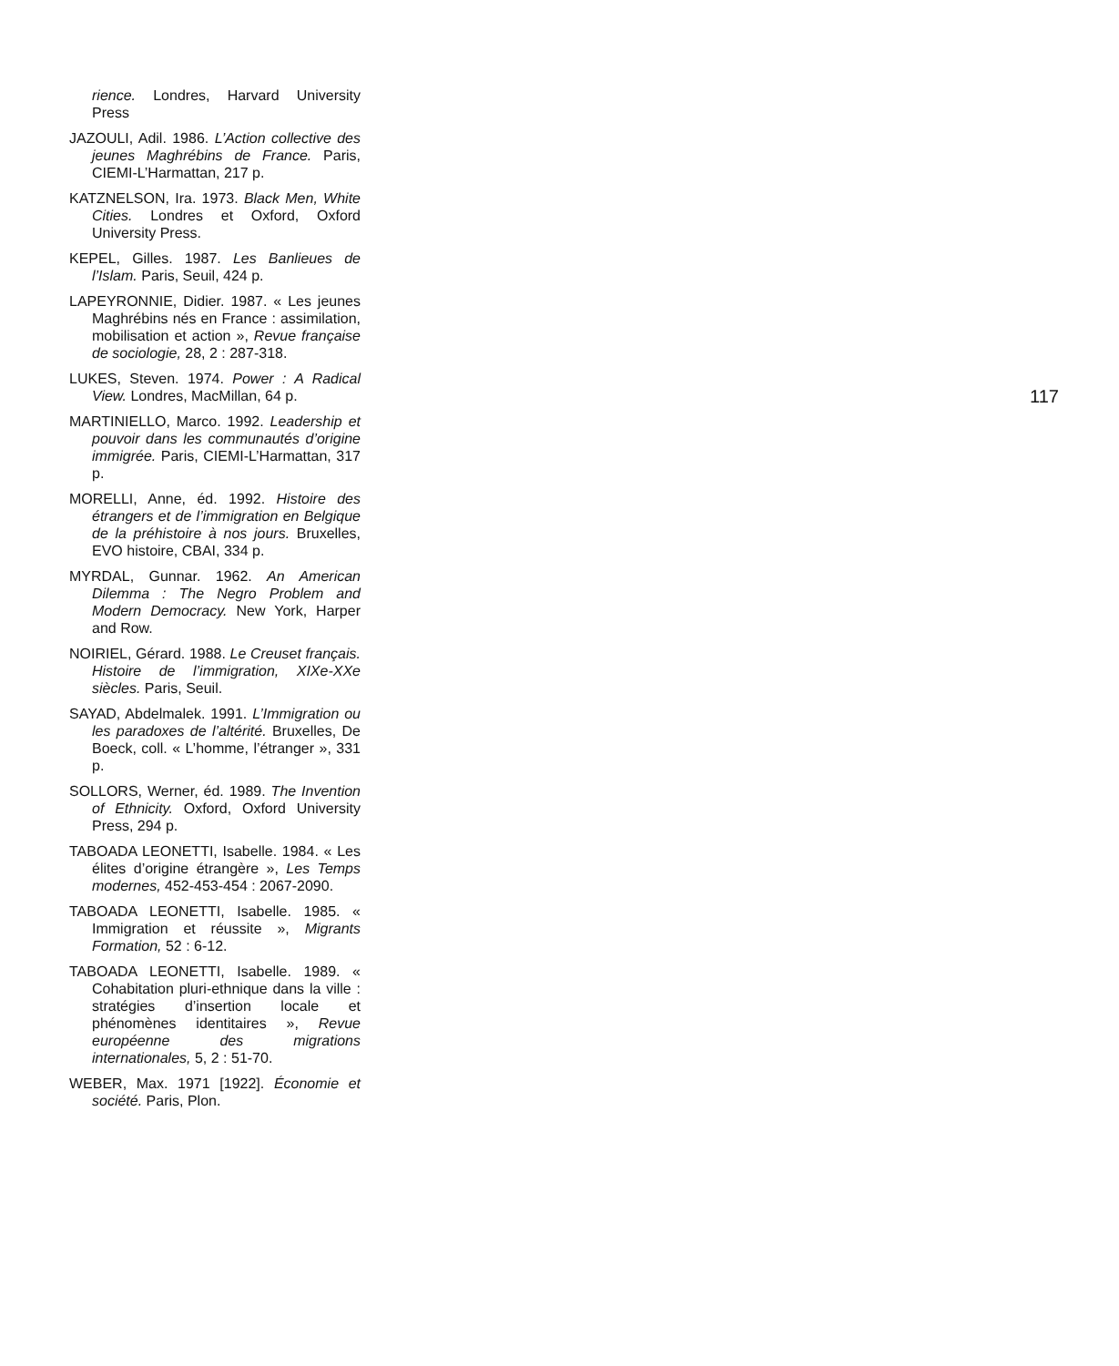rience. Londres, Harvard University Press
JAZOULI, Adil. 1986. L’Action collective des jeunes Maghrébins de France. Paris, CIEMI-L’Harmattan, 217 p.
KATZNELSON, Ira. 1973. Black Men, White Cities. Londres et Oxford, Oxford University Press.
KEPEL, Gilles. 1987. Les Banlieues de l’Islam. Paris, Seuil, 424 p.
LAPEYRONNIE, Didier. 1987. « Les jeunes Maghrébins nés en France : assimilation, mobilisation et action », Revue française de sociologie, 28, 2 : 287-318.
LUKES, Steven. 1974. Power : A Radical View. Londres, MacMillan, 64 p.
MARTINIELLO, Marco. 1992. Leadership et pouvoir dans les communautés d’origine immigrée. Paris, CIEMI-L’Harmattan, 317 p.
MORELLI, Anne, éd. 1992. Histoire des étrangers et de l’immigration en Belgique de la préhistoire à nos jours. Bruxelles, EVO histoire, CBAI, 334 p.
MYRDAL, Gunnar. 1962. An American Dilemma : The Negro Problem and Modern Democracy. New York, Harper and Row.
NOIRIEL, Gérard. 1988. Le Creuset français. Histoire de l’immigration, XIXe-XXe siècles. Paris, Seuil.
SAYAD, Abdelmalek. 1991. L’Immigration ou les paradoxes de l’altérité. Bruxelles, De Boeck, coll. « L’homme, l’étranger », 331 p.
SOLLORS, Werner, éd. 1989. The Invention of Ethnicity. Oxford, Oxford University Press, 294 p.
TABOADA LEONETTI, Isabelle. 1984. « Les élites d’origine étrangère », Les Temps modernes, 452-453-454 : 2067-2090.
TABOADA LEONETTI, Isabelle. 1985. « Immigration et réussite », Migrants Formation, 52 : 6-12.
TABOADA LEONETTI, Isabelle. 1989. « Cohabitation pluri-ethnique dans la ville : stratégies d’insertion locale et phénomènes identitaires », Revue européenne des migrations internationales, 5, 2 : 51-70.
WEBER, Max. 1971 [1922]. Économie et société. Paris, Plon.
117